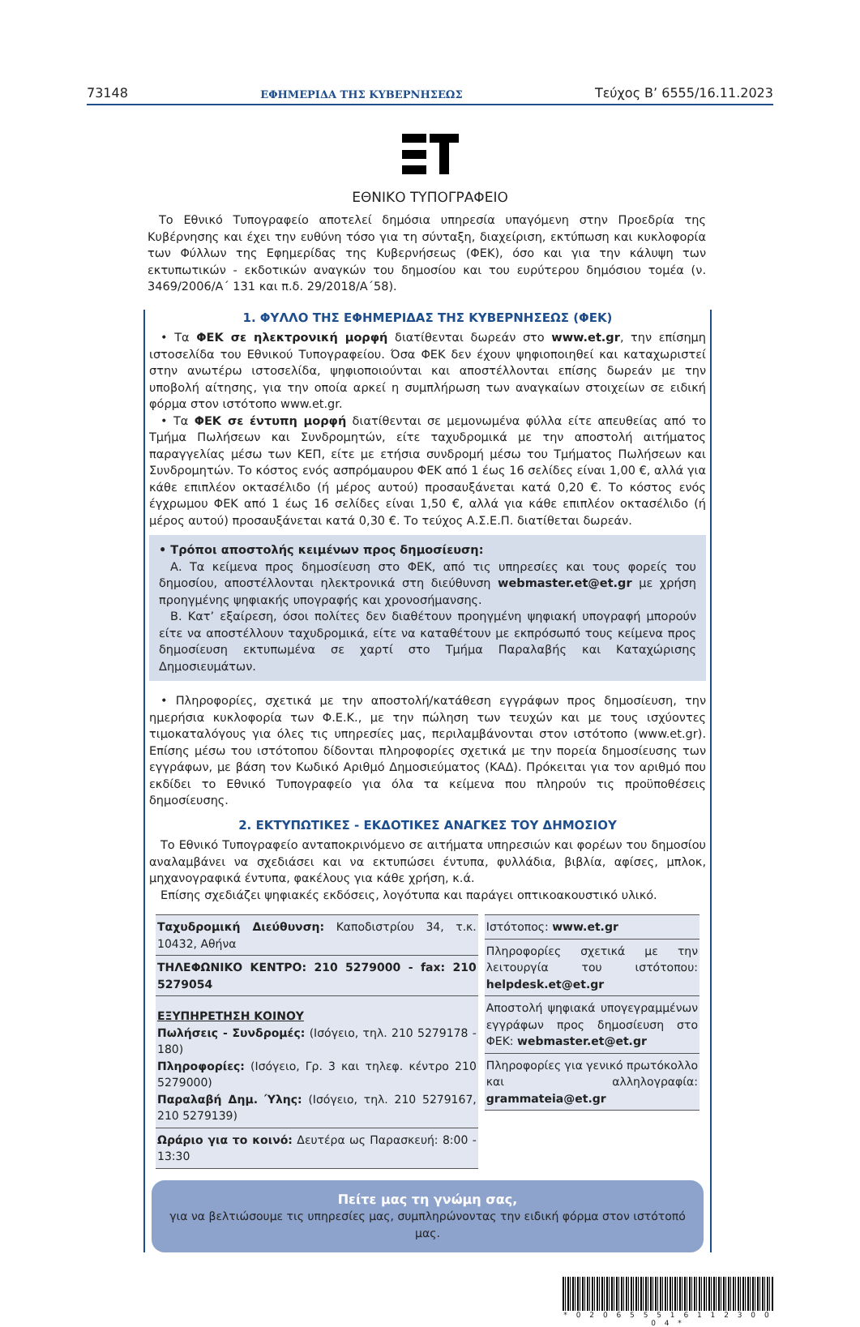73148 ΕΦΗΜΕΡΙΔΑ ΤΗΣ ΚΥΒΕΡΝΗΣΕΩΣ Τεύχος B’ 6555/16.11.2023
ΕΘΝΙΚΟ ΤΥΠΟΓΡΑΦΕΙΟ
Το Εθνικό Τυπογραφείο αποτελεί δημόσια υπηρεσία υπαγόμενη στην Προεδρία της Κυβέρνησης και έχει την ευθύνη τόσο για τη σύνταξη, διαχείριση, εκτύπωση και κυκλοφορία των Φύλλων της Εφημερίδας της Κυβερνήσεως (ΦΕΚ), όσο και για την κάλυψη των εκτυπωτικών - εκδοτικών αναγκών του δημοσίου και του ευρύτερου δημόσιου τομέα (ν. 3469/2006/Α΄ 131 και π.δ. 29/2018/Α΄58).
1. ΦΥΛΛΟ ΤΗΣ ΕΦΗΜΕΡΙΔΑΣ ΤΗΣ ΚΥΒΕΡΝΗΣΕΩΣ (ΦΕΚ)
• Τα ΦΕΚ σε ηλεκτρονική μορφή διατίθενται δωρεάν στο www.et.gr, την επίσημη ιστοσελίδα του Εθνικού Τυπογραφείου. Όσα ΦΕΚ δεν έχουν ψηφιοποιηθεί και καταχωριστεί στην ανωτέρω ιστοσελίδα, ψηφιοποιούνται και αποστέλλονται επίσης δωρεάν με την υποβολή αίτησης, για την οποία αρκεί η συμπλήρωση των αναγκαίων στοιχείων σε ειδική φόρμα στον ιστότοπο www.et.gr.
• Τα ΦΕΚ σε έντυπη μορφή διατίθενται σε μεμονωμένα φύλλα είτε απευθείας από το Τμήμα Πωλήσεων και Συνδρομητών, είτε ταχυδρομικά με την αποστολή αιτήματος παραγγελίας μέσω των ΚΕΠ, είτε με ετήσια συνδρομή μέσω του Τμήματος Πωλήσεων και Συνδρομητών. Το κόστος ενός ασπρόμαυρου ΦΕΚ από 1 έως 16 σελίδες είναι 1,00 €, αλλά για κάθε επιπλέον οκτασέλιδο (ή μέρος αυτού) προσαυξάνεται κατά 0,20 €. Το κόστος ενός έγχρωμου ΦΕΚ από 1 έως 16 σελίδες είναι 1,50 €, αλλά για κάθε επιπλέον οκτασέλιδο (ή μέρος αυτού) προσαυξάνεται κατά 0,30 €. Το τεύχος Α.Σ.Ε.Π. διατίθεται δωρεάν.
• Τρόποι αποστολής κειμένων προς δημοσίευση:
Α. Τα κείμενα προς δημοσίευση στο ΦΕΚ, από τις υπηρεσίες και τους φορείς του δημοσίου, αποστέλλονται ηλεκτρονικά στη διεύθυνση webmaster.et@et.gr με χρήση προηγμένης ψηφιακής υπογραφής και χρονοσήμανσης.
Β. Κατ’ εξαίρεση, όσοι πολίτες δεν διαθέτουν προηγμένη ψηφιακή υπογραφή μπορούν είτε να αποστέλλουν ταχυδρομικά, είτε να καταθέτουν με εκπρόσωπό τους κείμενα προς δημοσίευση εκτυπωμένα σε χαρτί στο Τμήμα Παραλαβής και Καταχώρισης Δημοσιευμάτων.
• Πληροφορίες, σχετικά με την αποστολή/κατάθεση εγγράφων προς δημοσίευση, την ημερήσια κυκλοφορία των Φ.Ε.Κ., με την πώληση των τευχών και με τους ισχύοντες τιμοκαταλόγους για όλες τις υπηρεσίες μας, περιλαμβάνονται στον ιστότοπο (www.et.gr). Επίσης μέσω του ιστότοπου δίδονται πληροφορίες σχετικά με την πορεία δημοσίευσης των εγγράφων, με βάση τον Κωδικό Αριθμό Δημοσιεύματος (ΚΑΔ). Πρόκειται για τον αριθμό που εκδίδει το Εθνικό Τυπογραφείο για όλα τα κείμενα που πληρούν τις προϋποθέσεις δημοσίευσης.
2. ΕΚΤΥΠΩΤΙΚΕΣ - ΕΚΔΟΤΙΚΕΣ ΑΝΑΓΚΕΣ ΤΟΥ ΔΗΜΟΣΙΟΥ
Το Εθνικό Τυπογραφείο ανταποκρινόμενο σε αιτήματα υπηρεσιών και φορέων του δημοσίου αναλαμβάνει να σχεδιάσει και να εκτυπώσει έντυπα, φυλλάδια, βιβλία, αφίσες, μπλοκ, μηχανογραφικά έντυπα, φακέλους για κάθε χρήση, κ.ά.
Επίσης σχεδιάζει ψηφιακές εκδόσεις, λογότυπα και παράγει οπτικοακουστικό υλικό.
| Ταχυδρομική Διεύθυνση: Καποδιστρίου 34, τ.κ. 10432, Αθήνα ΤΗΛΕΦΩΝΙΚΟ ΚΕΝΤΡΟ: 210 5279000 - fax: 210 5279054 ΕΞΥΠΗΡΕΤΗΣΗ ΚΟΙΝΟΥ Πωλήσεις - Συνδρομές: (Ισόγειο, τηλ. 210 5279178 - 180) Πληροφορίες: (Ισόγειο, Γρ. 3 και τηλεφ. κέντρο 210 5279000) Παραλαβή Δημ. Ύλης: (Ισόγειο, τηλ. 210 5279167, 210 5279139) Ωράριο για το κοινό: Δευτέρα ως Παρασκευή: 8:00 - 13:30 | Ιστότοπος: www.et.gr Πληροφορίες σχετικά με την λειτουργία του ιστότοπου: helpdesk.et@et.gr Αποστολή ψηφιακά υπογεγραμμένων εγγράφων προς δημοσίευση στο ΦΕΚ: webmaster.et@et.gr Πληροφορίες για γενικό πρωτόκολλο και αλληλογραφία: grammateia@et.gr |
Πείτε μας τη γνώμη σας,
για να βελτιώσουμε τις υπηρεσίες μας, συμπληρώνοντας την ειδική φόρμα στον ιστότοπό μας.
* 0 2 0 6 5 5 5 1 6 1 1 2 3 0 0 0 4 *